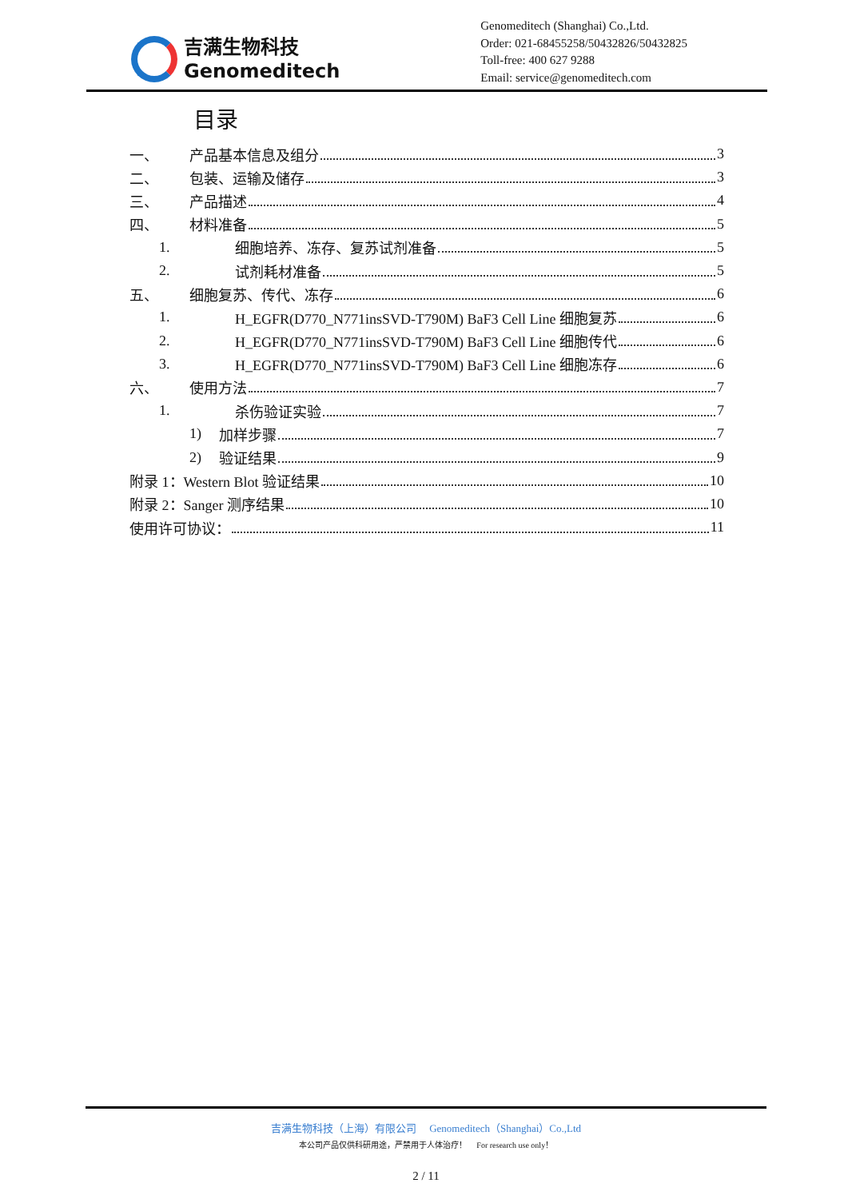吉满生物科技
Genomeditech
Genomeditech (Shanghai) Co.,Ltd.
Order: 021-68455258/50432826/50432825
Toll-free: 400 627 9288
Email: service@genomeditech.com
目录
一、 产品基本信息及组分 3
二、 包装、运输及储存 3
三、 产品描述 4
四、 材料准备 5
1. 细胞培养、冻存、复苏试剂准备 5
2. 试剂耗材准备 5
五、 细胞复苏、传代、冻存 6
1. H_EGFR(D770_N771insSVD-T790M) BaF3 Cell Line 细胞复苏 6
2. H_EGFR(D770_N771insSVD-T790M) BaF3 Cell Line 细胞传代 6
3. H_EGFR(D770_N771insSVD-T790M) BaF3 Cell Line 细胞冻存 6
六、 使用方法 7
1. 杀伤验证实验 7
1) 加样步骤 7
2) 验证结果 9
附录 1：Western Blot 验证结果 10
附录 2：Sanger 测序结果 10
使用许可协议： 11
吉满生物科技（上海）有限公司 Genomeditech（Shanghai）Co.,Ltd
本公司产品仅供科研用途，严禁用于人体治疗！ For research use only！
2 / 11